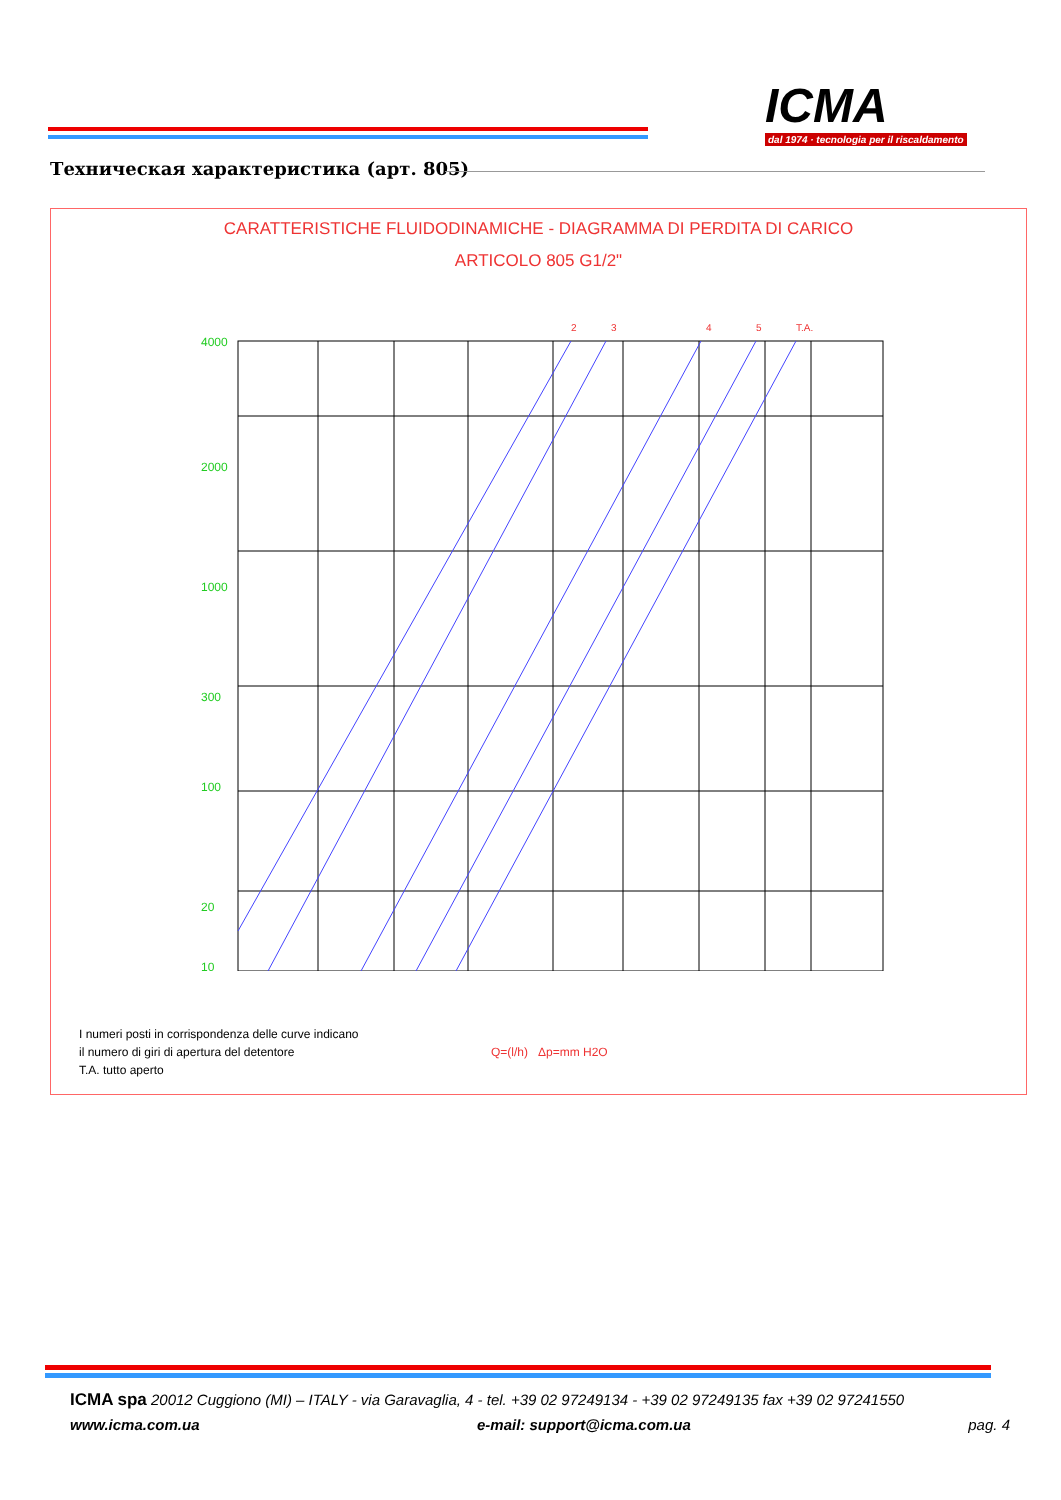ICMA
dal 1974 · tecnologia per il riscaldamento
Техническая характеристика (арт. 805)
CARATTERISTICHE FLUIDODINAMICHE - DIAGRAMMA DI PERDITA DI CARICO
ARTICOLO 805 G1/2"
4000
2000
1000
300
100
20
10
2
3
4
5
T.A.
I numeri posti in corrispondenza delle curve indicano
il numero di giri di apertura del detentore
T.A. tutto aperto
Q=(l/h) Δp=mm H2O
ICMA spa 20012 Cuggiono (MI) – ITALY - via Garavaglia, 4 - tel. +39 02 97249134 - +39 02 97249135 fax +39 02 97241550
www.icma.com.ua e-mail: support@icma.com.ua pag. 4